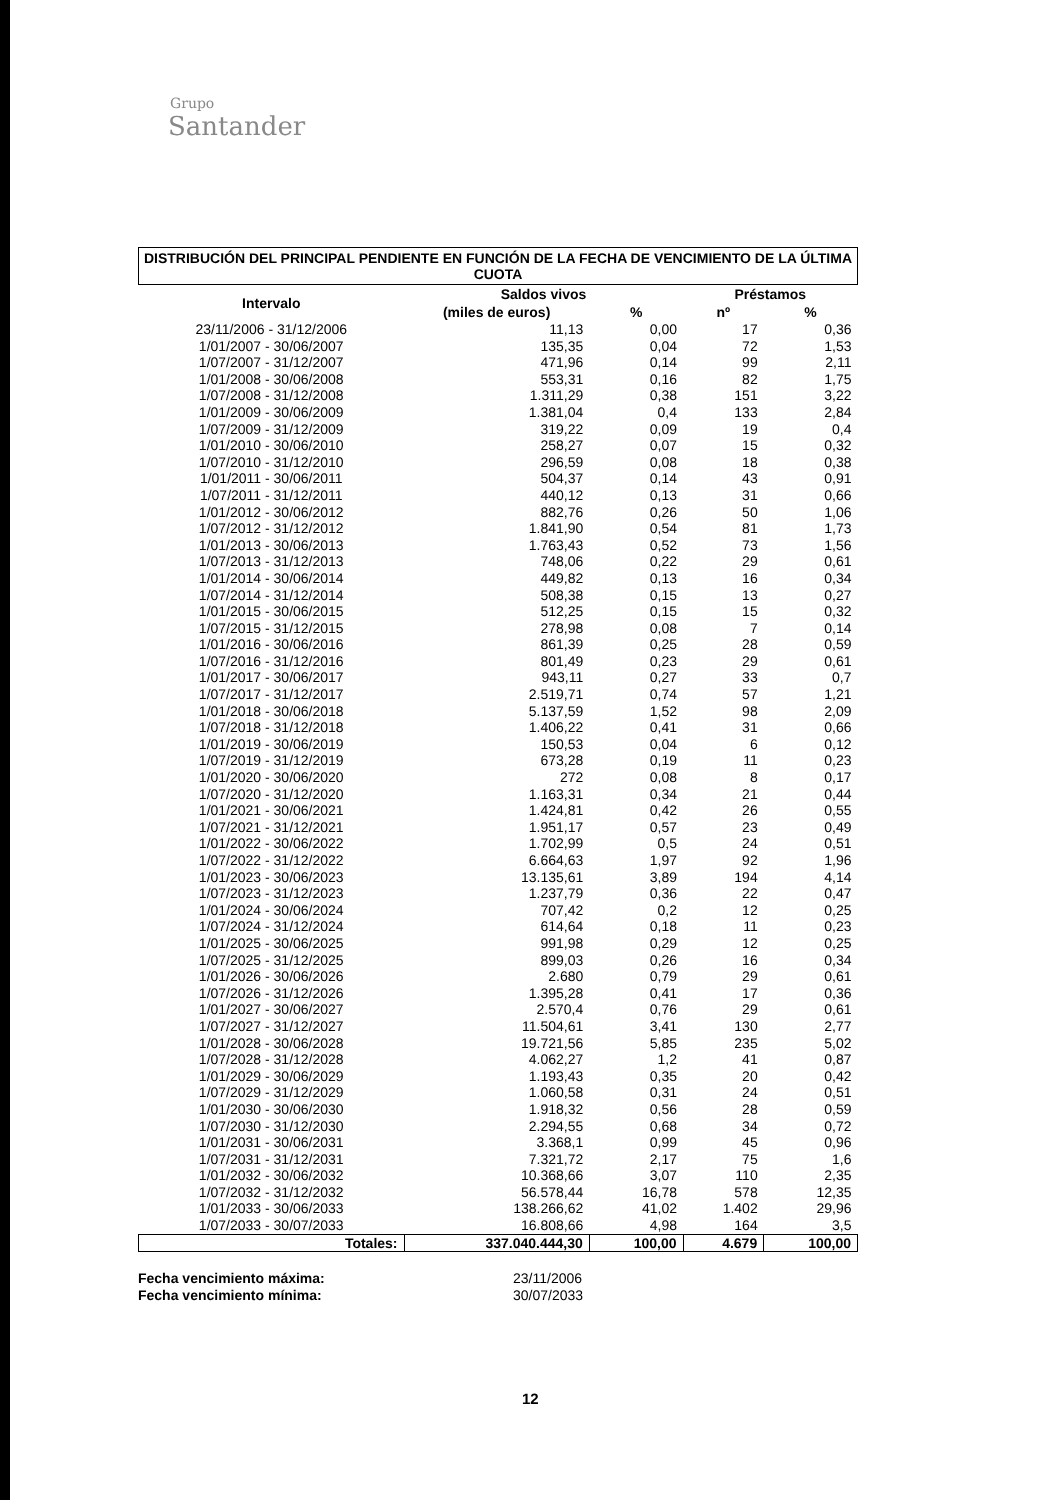Grupo
Santander
| DISTRIBUCIÓN DEL PRINCIPAL PENDIENTE EN FUNCIÓN DE LA FECHA DE VENCIMIENTO DE LA ÚLTIMA CUOTA | | | | |
| --- | --- | --- | --- | --- |
| Intervalo | Saldos vivos | | Préstamos | |
| | (miles de euros) | % | nº | % |
| 23/11/2006 - 31/12/2006 | 11,13 | 0,00 | 17 | 0,36 |
| 1/01/2007 - 30/06/2007 | 135,35 | 0,04 | 72 | 1,53 |
| 1/07/2007 - 31/12/2007 | 471,96 | 0,14 | 99 | 2,11 |
| 1/01/2008 - 30/06/2008 | 553,31 | 0,16 | 82 | 1,75 |
| 1/07/2008 - 31/12/2008 | 1.311,29 | 0,38 | 151 | 3,22 |
| 1/01/2009 - 30/06/2009 | 1.381,04 | 0,4 | 133 | 2,84 |
| 1/07/2009 - 31/12/2009 | 319,22 | 0,09 | 19 | 0,4 |
| 1/01/2010 - 30/06/2010 | 258,27 | 0,07 | 15 | 0,32 |
| 1/07/2010 - 31/12/2010 | 296,59 | 0,08 | 18 | 0,38 |
| 1/01/2011 - 30/06/2011 | 504,37 | 0,14 | 43 | 0,91 |
| 1/07/2011 - 31/12/2011 | 440,12 | 0,13 | 31 | 0,66 |
| 1/01/2012 - 30/06/2012 | 882,76 | 0,26 | 50 | 1,06 |
| 1/07/2012 - 31/12/2012 | 1.841,90 | 0,54 | 81 | 1,73 |
| 1/01/2013 - 30/06/2013 | 1.763,43 | 0,52 | 73 | 1,56 |
| 1/07/2013 - 31/12/2013 | 748,06 | 0,22 | 29 | 0,61 |
| 1/01/2014 - 30/06/2014 | 449,82 | 0,13 | 16 | 0,34 |
| 1/07/2014 - 31/12/2014 | 508,38 | 0,15 | 13 | 0,27 |
| 1/01/2015 - 30/06/2015 | 512,25 | 0,15 | 15 | 0,32 |
| 1/07/2015 - 31/12/2015 | 278,98 | 0,08 | 7 | 0,14 |
| 1/01/2016 - 30/06/2016 | 861,39 | 0,25 | 28 | 0,59 |
| 1/07/2016 - 31/12/2016 | 801,49 | 0,23 | 29 | 0,61 |
| 1/01/2017 - 30/06/2017 | 943,11 | 0,27 | 33 | 0,7 |
| 1/07/2017 - 31/12/2017 | 2.519,71 | 0,74 | 57 | 1,21 |
| 1/01/2018 - 30/06/2018 | 5.137,59 | 1,52 | 98 | 2,09 |
| 1/07/2018 - 31/12/2018 | 1.406,22 | 0,41 | 31 | 0,66 |
| 1/01/2019 - 30/06/2019 | 150,53 | 0,04 | 6 | 0,12 |
| 1/07/2019 - 31/12/2019 | 673,28 | 0,19 | 11 | 0,23 |
| 1/01/2020 - 30/06/2020 | 272 | 0,08 | 8 | 0,17 |
| 1/07/2020 - 31/12/2020 | 1.163,31 | 0,34 | 21 | 0,44 |
| 1/01/2021 - 30/06/2021 | 1.424,81 | 0,42 | 26 | 0,55 |
| 1/07/2021 - 31/12/2021 | 1.951,17 | 0,57 | 23 | 0,49 |
| 1/01/2022 - 30/06/2022 | 1.702,99 | 0,5 | 24 | 0,51 |
| 1/07/2022 - 31/12/2022 | 6.664,63 | 1,97 | 92 | 1,96 |
| 1/01/2023 - 30/06/2023 | 13.135,61 | 3,89 | 194 | 4,14 |
| 1/07/2023 - 31/12/2023 | 1.237,79 | 0,36 | 22 | 0,47 |
| 1/01/2024 - 30/06/2024 | 707,42 | 0,2 | 12 | 0,25 |
| 1/07/2024 - 31/12/2024 | 614,64 | 0,18 | 11 | 0,23 |
| 1/01/2025 - 30/06/2025 | 991,98 | 0,29 | 12 | 0,25 |
| 1/07/2025 - 31/12/2025 | 899,03 | 0,26 | 16 | 0,34 |
| 1/01/2026 - 30/06/2026 | 2.680 | 0,79 | 29 | 0,61 |
| 1/07/2026 - 31/12/2026 | 1.395,28 | 0,41 | 17 | 0,36 |
| 1/01/2027 - 30/06/2027 | 2.570,4 | 0,76 | 29 | 0,61 |
| 1/07/2027 - 31/12/2027 | 11.504,61 | 3,41 | 130 | 2,77 |
| 1/01/2028 - 30/06/2028 | 19.721,56 | 5,85 | 235 | 5,02 |
| 1/07/2028 - 31/12/2028 | 4.062,27 | 1,2 | 41 | 0,87 |
| 1/01/2029 - 30/06/2029 | 1.193,43 | 0,35 | 20 | 0,42 |
| 1/07/2029 - 31/12/2029 | 1.060,58 | 0,31 | 24 | 0,51 |
| 1/01/2030 - 30/06/2030 | 1.918,32 | 0,56 | 28 | 0,59 |
| 1/07/2030 - 31/12/2030 | 2.294,55 | 0,68 | 34 | 0,72 |
| 1/01/2031 - 30/06/2031 | 3.368,1 | 0,99 | 45 | 0,96 |
| 1/07/2031 - 31/12/2031 | 7.321,72 | 2,17 | 75 | 1,6 |
| 1/01/2032 - 30/06/2032 | 10.368,66 | 3,07 | 110 | 2,35 |
| 1/07/2032 - 31/12/2032 | 56.578,44 | 16,78 | 578 | 12,35 |
| 1/01/2033 - 30/06/2033 | 138.266,62 | 41,02 | 1.402 | 29,96 |
| 1/07/2033 - 30/07/2033 | 16.808,66 | 4,98 | 164 | 3,5 |
| Totales: | 337.040.444,30 | 100,00 | 4.679 | 100,00 |
Fecha vencimiento máxima: 23/11/2006
Fecha vencimiento mínima: 30/07/2033
12